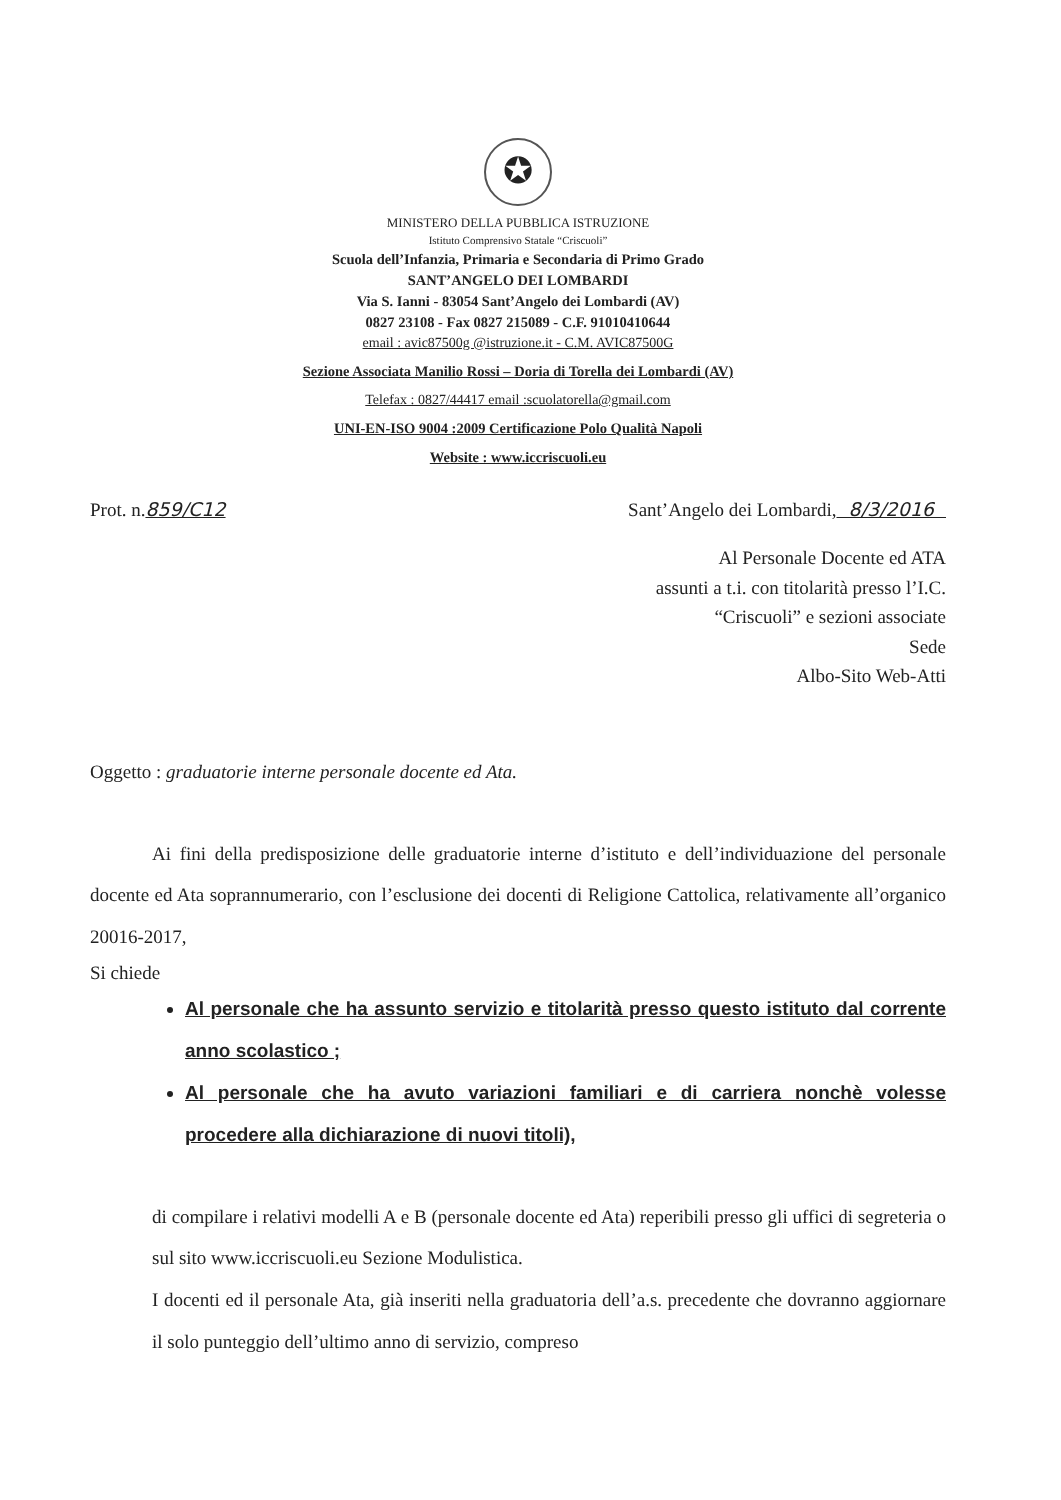✪
MINISTERO DELLA PUBBLICA ISTRUZIONE
Istituto Comprensivo Statale “Criscuoli”
Scuola dell’Infanzia, Primaria e Secondaria di Primo Grado
SANT’ANGELO DEI LOMBARDI
Via S. Ianni - 83054 Sant’Angelo dei Lombardi (AV)
0827 23108 - Fax 0827 215089 - C.F. 91010410644
email : avic87500g @istruzione.it - C.M. AVIC87500G
Sezione Associata Manilio Rossi – Doria di Torella dei Lombardi (AV)
Telefax : 0827/44417 email :scuolatorella@gmail.com
UNI-EN-ISO 9004 :2009 Certificazione Polo Qualità Napoli
Website : www.iccriscuoli.eu
Prot. n.859/C12 Sant’Angelo dei Lombardi, 8/3/2016
Al Personale Docente ed ATA
assunti a t.i. con titolarità presso l’I.C.
“Criscuoli” e sezioni associate
Sede
Albo-Sito Web-Atti
Oggetto : graduatorie interne personale docente ed Ata.
Ai fini della predisposizione delle graduatorie interne d’istituto e dell’individuazione del personale docente ed Ata soprannumerario, con l’esclusione dei docenti di Religione Cattolica, relativamente all’organico 20016-2017,
Si chiede
Al personale che ha assunto servizio e titolarità presso questo istituto dal corrente anno scolastico ;
Al personale che ha avuto variazioni familiari e di carriera nonchè volesse procedere alla dichiarazione di nuovi titoli),
di compilare i relativi modelli A e B (personale docente ed Ata) reperibili presso gli uffici di segreteria o sul sito www.iccriscuoli.eu Sezione Modulistica.
I docenti ed il personale Ata, già inseriti nella graduatoria dell’a.s. precedente che dovranno aggiornare il solo punteggio dell’ultimo anno di servizio, compreso